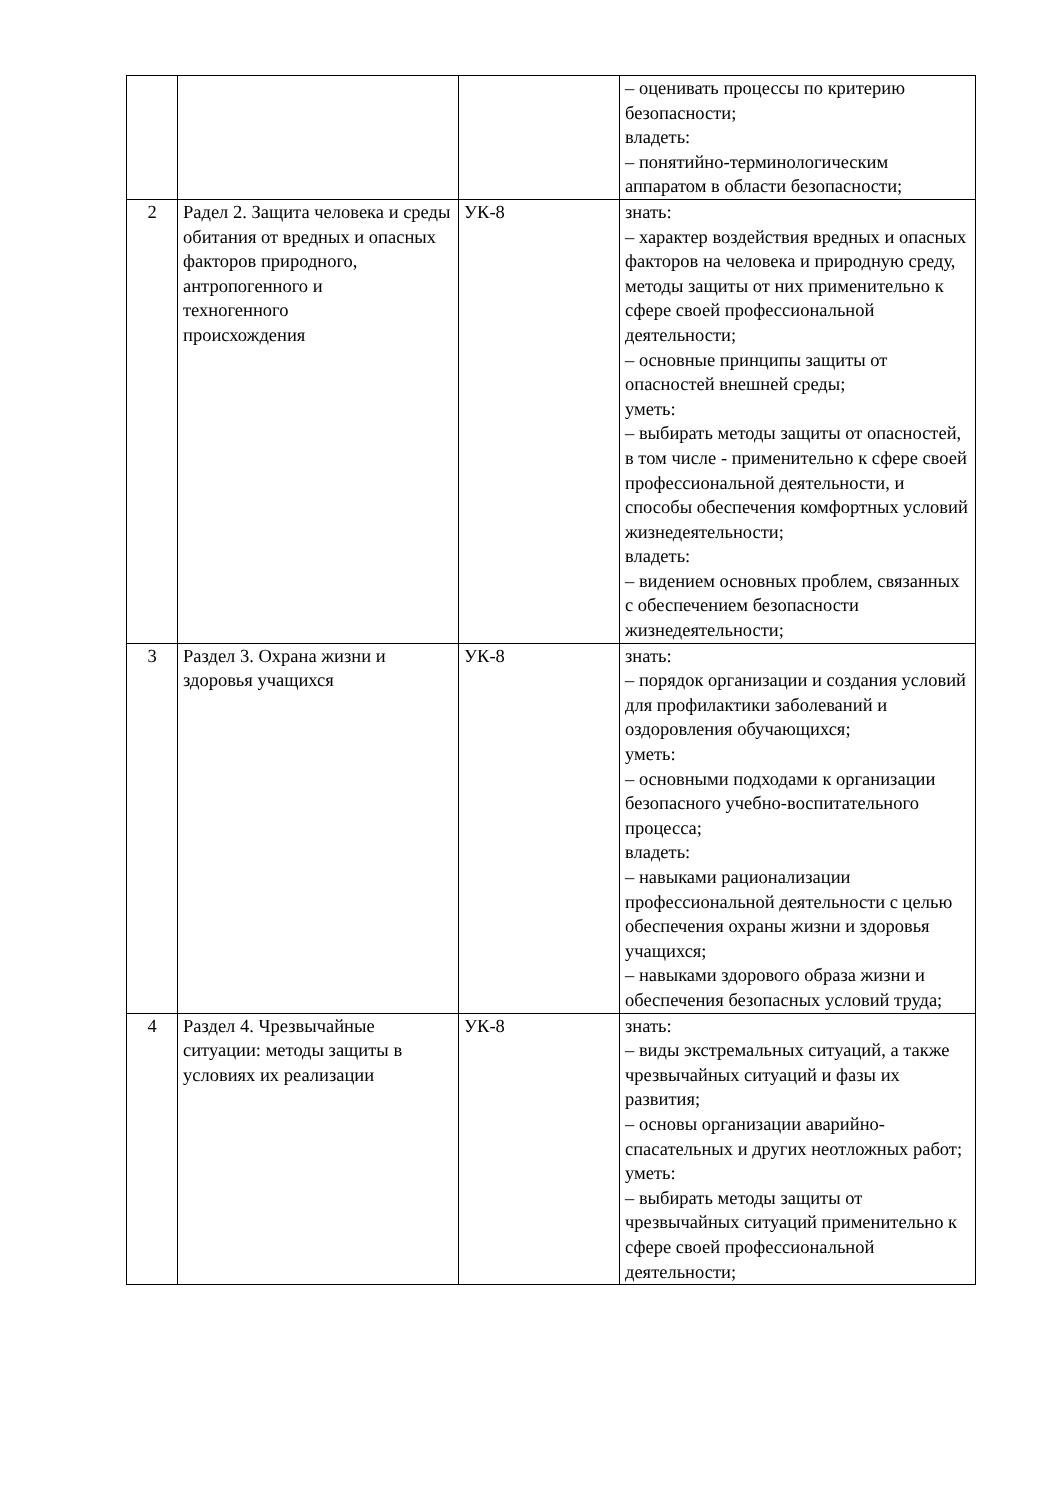| | | | – оценивать процессы по критерию безопасности; владеть: – понятийно-терминологическим аппаратом в области безопасности; |
| 2 | Радел 2. Защита человека и среды обитания от вредных и опасных факторов природного, антропогенного и техногенного происхождения | УК-8 | знать: – характер воздействия вредных и опасных факторов на человека и природную среду, методы защиты от них применительно к сфере своей профессиональной деятельности; – основные принципы защиты от опасностей внешней среды; уметь: – выбирать методы защиты от опасностей, в том числе - применительно к сфере своей профессиональной деятельности, и способы обеспечения комфортных условий жизнедеятельности; владеть: – видением основных проблем, связанных с обеспечением безопасности жизнедеятельности; |
| 3 | Раздел 3. Охрана жизни и здоровья учащихся | УК-8 | знать: – порядок организации и создания условий для профилактики заболеваний и оздоровления обучающихся; уметь: – основными подходами к организации безопасного учебно-воспитательного процесса; владеть: – навыками рационализации профессиональной деятельности с целью обеспечения охраны жизни и здоровья учащихся; – навыками здорового образа жизни и обеспечения безопасных условий труда; |
| 4 | Раздел 4. Чрезвычайные ситуации: методы защиты в условиях их реализации | УК-8 | знать: – виды экстремальных ситуаций, а также чрезвычайных ситуаций и фазы их развития; – основы организации аварийно-спасательных и других неотложных работ; уметь: – выбирать методы защиты от чрезвычайных ситуаций применительно к сфере своей профессиональной деятельности; |